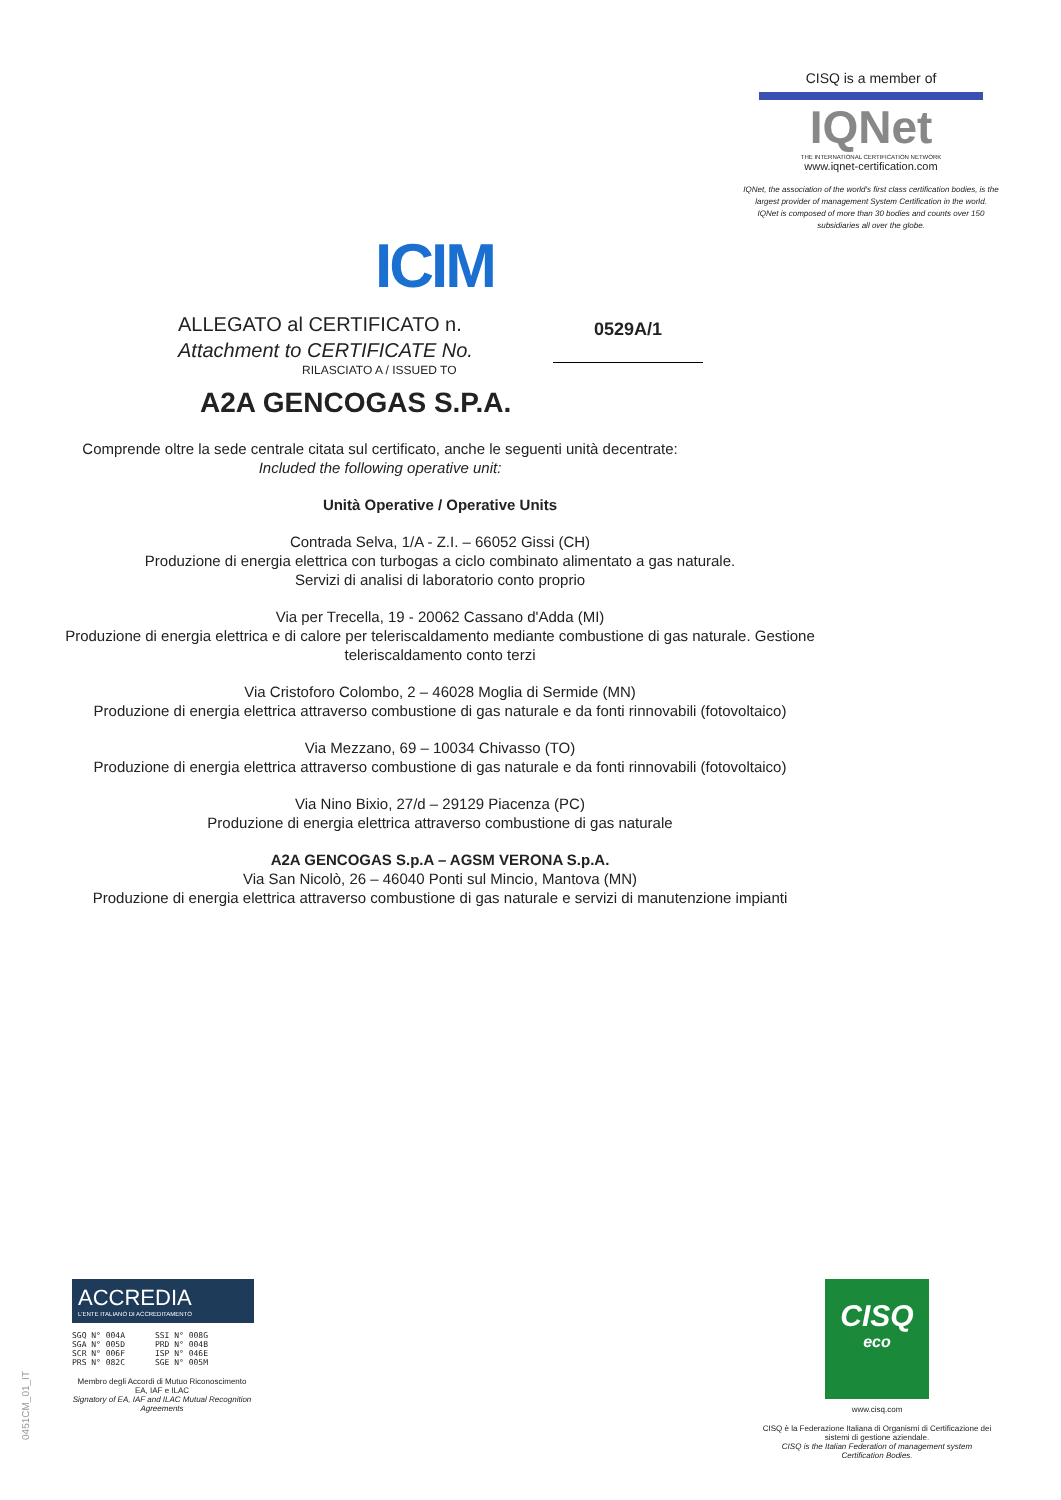ICIM
CISQ is a member of
IQNet
THE INTERNATIONAL CERTIFICATION NETWORK
www.iqnet-certification.com
IQNet, the association of the world's first class certification bodies, is the largest provider of management System Certification in the world.
IQNet is composed of more than 30 bodies and counts over 150 subsidiaries all over the globe.
ALLEGATO al CERTIFICATO n.
Attachment to CERTIFICATE No.
0529A/1
RILASCIATO A / ISSUED TO
A2A GENCOGAS S.P.A.
Comprende oltre la sede centrale citata sul certificato, anche le seguenti unità decentrate:
Included the following operative unit:
Unità Operative / Operative Units
Contrada Selva, 1/A - Z.I. – 66052 Gissi (CH)
Produzione di energia elettrica con turbogas a ciclo combinato alimentato a gas naturale.
Servizi di analisi di laboratorio conto proprio
Via per Trecella, 19 - 20062 Cassano d'Adda (MI)
Produzione di energia elettrica e di calore per teleriscaldamento mediante combustione di gas naturale. Gestione teleriscaldamento conto terzi
Via Cristoforo Colombo, 2 – 46028 Moglia di Sermide (MN)
Produzione di energia elettrica attraverso combustione di gas naturale e da fonti rinnovabili (fotovoltaico)
Via Mezzano, 69 – 10034 Chivasso (TO)
Produzione di energia elettrica attraverso combustione di gas naturale e da fonti rinnovabili (fotovoltaico)
Via Nino Bixio, 27/d – 29129 Piacenza (PC)
Produzione di energia elettrica attraverso combustione di gas naturale
A2A GENCOGAS S.p.A – AGSM VERONA S.p.A.
Via San Nicolò, 26 – 46040 Ponti sul Mincio, Mantova (MN)
Produzione di energia elettrica attraverso combustione di gas naturale e servizi di manutenzione impianti
0451CM_01_IT
ACCREDIA
L'ENTE ITALIANO DI ACCREDITAMENTO
SGQ N° 004A
SGA N° 005D
SCR N° 006F
PRS N° 082C
SSI N° 008G
PRD N° 004B
ISP N° 046E
SGE N° 005M
Membro degli Accordi di Mutuo Riconoscimento EA, IAF e ILAC
Signatory of EA, IAF and ILAC Mutual Recognition Agreements
CISQ
eco
www.cisq.com
CISQ è la Federazione Italiana di Organismi di Certificazione dei sistemi di gestione aziendale.
CISQ is the Italian Federation of management system Certification Bodies.